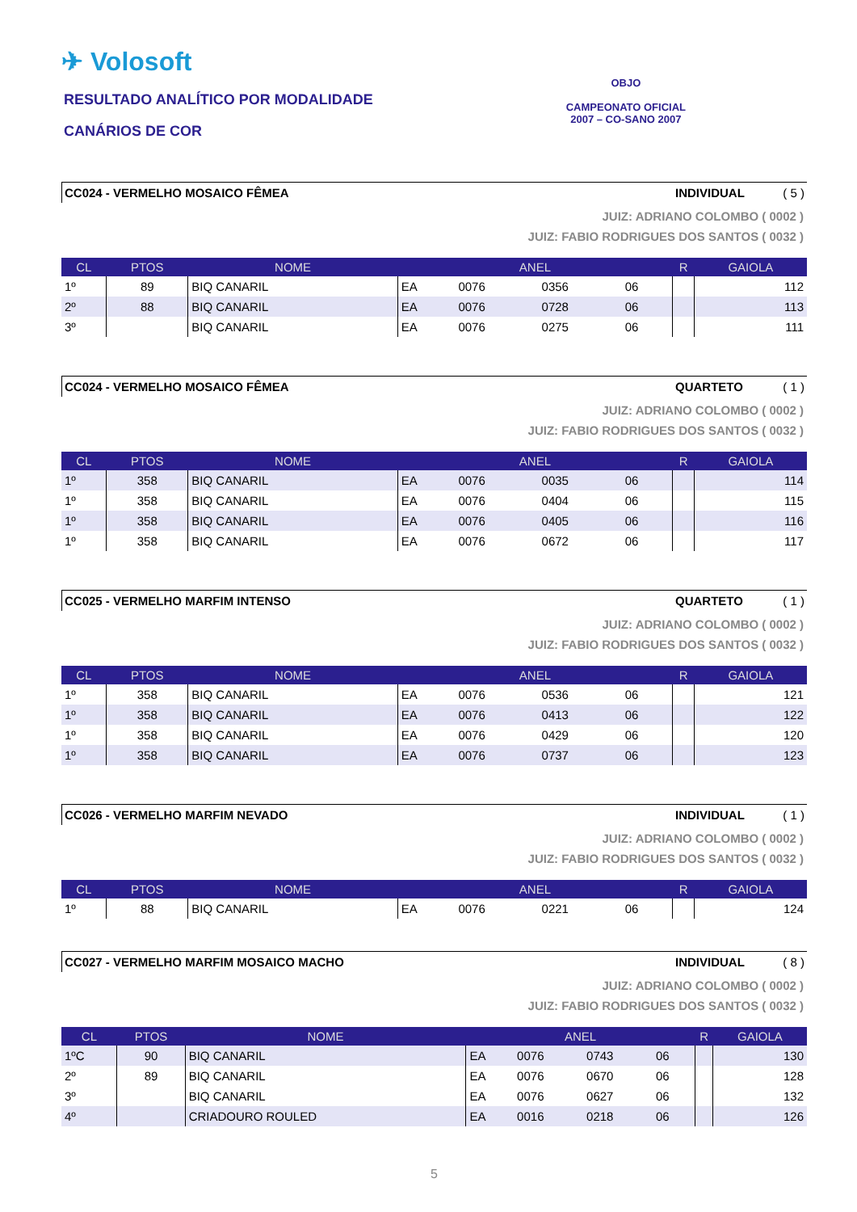✈ Volosoft
RESULTADO ANALÍTICO POR MODALIDADE
CANÁRIOS DE COR
OBJO
CAMPEONATO OFICIAL
2007 – CO-SANO 2007
CC024 - VERMELHO MOSAICO FÊMEA INDIVIDUAL ( 5 )
JUIZ: ADRIANO COLOMBO ( 0002 )
JUIZ: FABIO RODRIGUES DOS SANTOS ( 0032 )
| CL | PTOS | NOME | ANEL | | | | R | GAIOLA |
| --- | --- | --- | --- | --- | --- | --- | --- | --- |
| 1º | 89 | BIQ CANARIL | EA | 0076 | 0356 | 06 | | 112 |
| 2º | 88 | BIQ CANARIL | EA | 0076 | 0728 | 06 | | 113 |
| 3º | | BIQ CANARIL | EA | 0076 | 0275 | 06 | | 111 |
CC024 - VERMELHO MOSAICO FÊMEA QUARTETO ( 1 )
JUIZ: ADRIANO COLOMBO ( 0002 )
JUIZ: FABIO RODRIGUES DOS SANTOS ( 0032 )
| CL | PTOS | NOME | ANEL | | | | R | GAIOLA |
| --- | --- | --- | --- | --- | --- | --- | --- | --- |
| 1º | 358 | BIQ CANARIL | EA | 0076 | 0035 | 06 | | 114 |
| 1º | 358 | BIQ CANARIL | EA | 0076 | 0404 | 06 | | 115 |
| 1º | 358 | BIQ CANARIL | EA | 0076 | 0405 | 06 | | 116 |
| 1º | 358 | BIQ CANARIL | EA | 0076 | 0672 | 06 | | 117 |
CC025 - VERMELHO MARFIM INTENSO QUARTETO ( 1 )
JUIZ: ADRIANO COLOMBO ( 0002 )
JUIZ: FABIO RODRIGUES DOS SANTOS ( 0032 )
| CL | PTOS | NOME | ANEL | | | | R | GAIOLA |
| --- | --- | --- | --- | --- | --- | --- | --- | --- |
| 1º | 358 | BIQ CANARIL | EA | 0076 | 0536 | 06 | | 121 |
| 1º | 358 | BIQ CANARIL | EA | 0076 | 0413 | 06 | | 122 |
| 1º | 358 | BIQ CANARIL | EA | 0076 | 0429 | 06 | | 120 |
| 1º | 358 | BIQ CANARIL | EA | 0076 | 0737 | 06 | | 123 |
CC026 - VERMELHO MARFIM NEVADO INDIVIDUAL ( 1 )
JUIZ: ADRIANO COLOMBO ( 0002 )
JUIZ: FABIO RODRIGUES DOS SANTOS ( 0032 )
| CL | PTOS | NOME | ANEL | | | | R | GAIOLA |
| --- | --- | --- | --- | --- | --- | --- | --- | --- |
| 1º | 88 | BIQ CANARIL | EA | 0076 | 0221 | 06 | | 124 |
CC027 - VERMELHO MARFIM MOSAICO MACHO INDIVIDUAL ( 8 )
JUIZ: ADRIANO COLOMBO ( 0002 )
JUIZ: FABIO RODRIGUES DOS SANTOS ( 0032 )
| CL | PTOS | NOME | ANEL | | | | R | GAIOLA |
| --- | --- | --- | --- | --- | --- | --- | --- | --- |
| 1ºC | 90 | BIQ CANARIL | EA | 0076 | 0743 | 06 | | 130 |
| 2º | 89 | BIQ CANARIL | EA | 0076 | 0670 | 06 | | 128 |
| 3º | | BIQ CANARIL | EA | 0076 | 0627 | 06 | | 132 |
| 4º | | CRIADOURO ROULED | EA | 0016 | 0218 | 06 | | 126 |
5